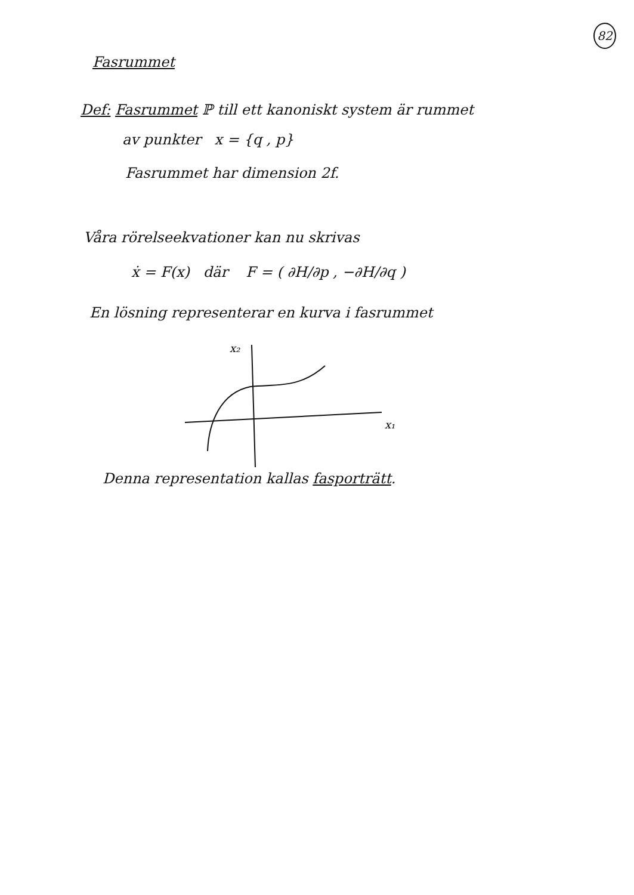82
Fasrummet
Def: Fasrummet ℙ till ett kanoniskt system är rummet
av punkter x = {q , p}
Fasrummet har dimension 2f.
Våra rörelseekvationer kan nu skrivas
ẋ = F(x) där F = ( ∂H/∂p , −∂H/∂q )
En lösning representerar en kurva i fasrummet
x₂
x₁
Denna representation kallas fasporträtt.